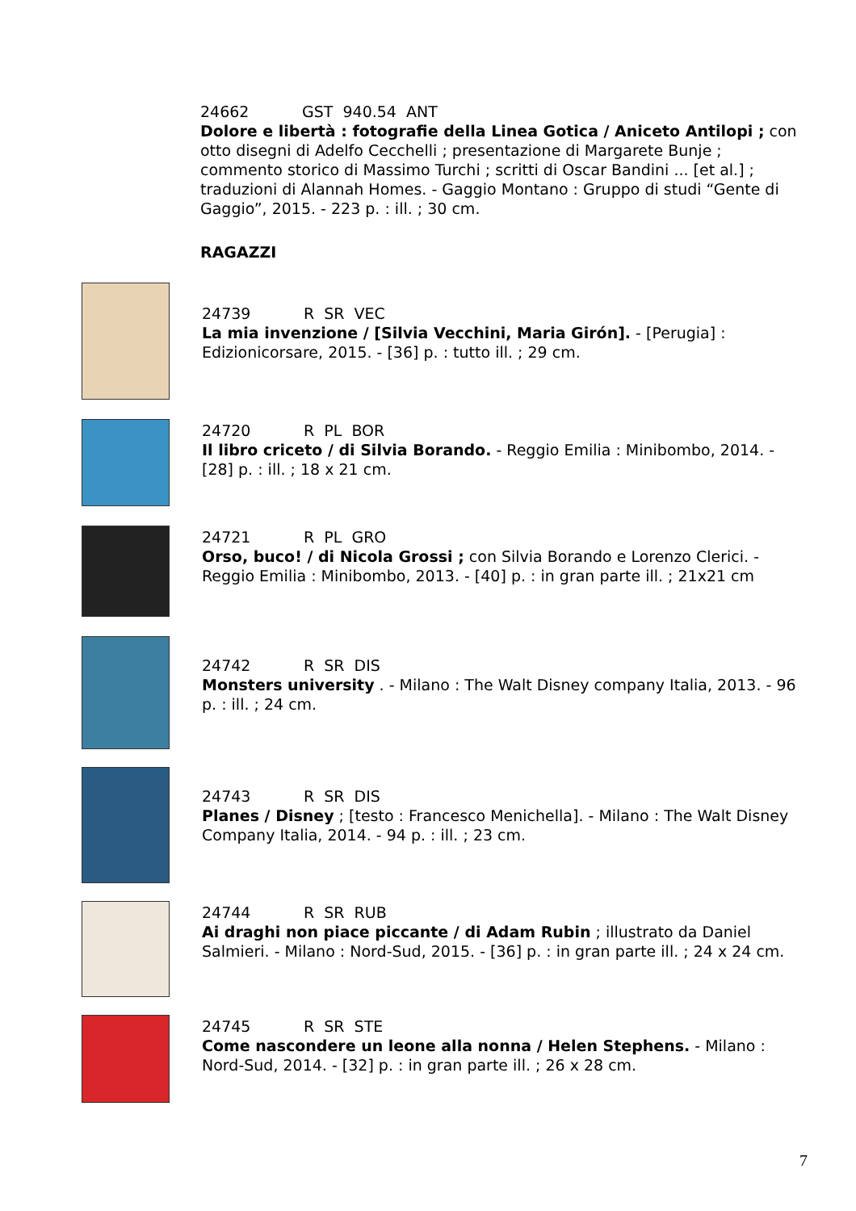24662 GST 940.54 ANT
Dolore e libertà : fotografie della Linea Gotica / Aniceto Antilopi ; con otto disegni di Adelfo Cecchelli ; presentazione di Margarete Bunje ; commento storico di Massimo Turchi ; scritti di Oscar Bandini ... [et al.] ; traduzioni di Alannah Homes. - Gaggio Montano : Gruppo di studi “Gente di Gaggio”, 2015. - 223 p. : ill. ; 30 cm.
RAGAZZI
24739 R SR VEC
La mia invenzione / [Silvia Vecchini, Maria Girón]. - [Perugia] : Edizionicorsare, 2015. - [36] p. : tutto ill. ; 29 cm.
24720 R PL BOR
Il libro criceto / di Silvia Borando. - Reggio Emilia : Minibombo, 2014. - [28] p. : ill. ; 18 x 21 cm.
24721 R PL GRO
Orso, buco! / di Nicola Grossi ; con Silvia Borando e Lorenzo Clerici. - Reggio Emilia : Minibombo, 2013. - [40] p. : in gran parte ill. ; 21x21 cm
24742 R SR DIS
Monsters university . - Milano : The Walt Disney company Italia, 2013. - 96 p. : ill. ; 24 cm.
24743 R SR DIS
Planes / Disney ; [testo : Francesco Menichella]. - Milano : The Walt Disney Company Italia, 2014. - 94 p. : ill. ; 23 cm.
24744 R SR RUB
Ai draghi non piace piccante / di Adam Rubin ; illustrato da Daniel Salmieri. - Milano : Nord-Sud, 2015. - [36] p. : in gran parte ill. ; 24 x 24 cm.
24745 R SR STE
Come nascondere un leone alla nonna / Helen Stephens. - Milano : Nord-Sud, 2014. - [32] p. : in gran parte ill. ; 26 x 28 cm.
7